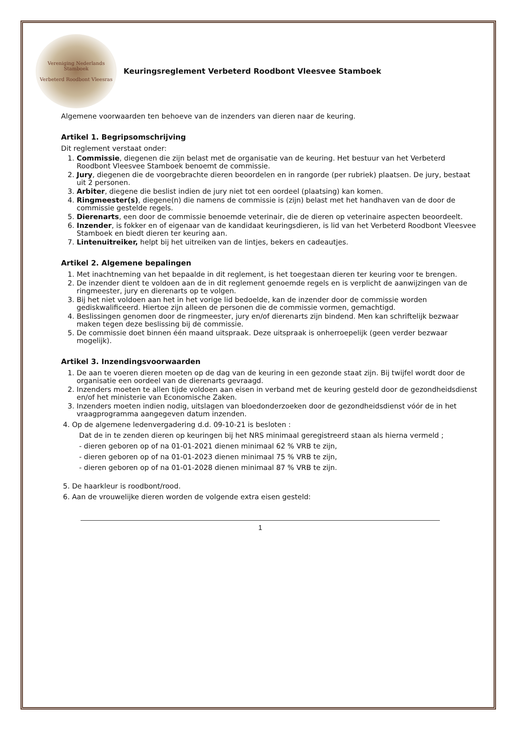Vereniging Nederlands Stamboek
Verbeterd Roodbont Vleesras
Keuringsreglement Verbeterd Roodbont Vleesvee Stamboek
Algemene voorwaarden ten behoeve van de inzenders van dieren naar de keuring.
Artikel 1. Begripsomschrijving
Dit reglement verstaat onder:
1. Commissie, diegenen die zijn belast met de organisatie van de keuring. Het bestuur van het Verbeterd Roodbont Vleesvee Stamboek benoemt de commissie.
2. Jury, diegenen die de voorgebrachte dieren beoordelen en in rangorde (per rubriek) plaatsen. De jury, bestaat uit 2 personen.
3. Arbiter, diegene die beslist indien de jury niet tot een oordeel (plaatsing) kan komen.
4. Ringmeester(s), diegene(n) die namens de commissie is (zijn) belast met het handhaven van de door de commissie gestelde regels.
5. Dierenarts, een door de commissie benoemde veterinair, die de dieren op veterinaire aspecten beoordeelt.
6. Inzender, is fokker en of eigenaar van de kandidaat keuringsdieren, is lid van het Verbeterd Roodbont Vleesvee Stamboek en biedt dieren ter keuring aan.
7. Lintenuitreiker, helpt bij het uitreiken van de lintjes, bekers en cadeautjes.
Artikel 2. Algemene bepalingen
1. Met inachtneming van het bepaalde in dit reglement, is het toegestaan dieren ter keuring voor te brengen.
2. De inzender dient te voldoen aan de in dit reglement genoemde regels en is verplicht de aanwijzingen van de ringmeester, jury en dierenarts op te volgen.
3. Bij het niet voldoen aan het in het vorige lid bedoelde, kan de inzender door de commissie worden gediskwalificeerd. Hiertoe zijn alleen de personen die de commissie vormen, gemachtigd.
4. Beslissingen genomen door de ringmeester, jury en/of dierenarts zijn bindend. Men kan schriftelijk bezwaar maken tegen deze beslissing bij de commissie.
5. De commissie doet binnen één maand uitspraak. Deze uitspraak is onherroepelijk (geen verder bezwaar mogelijk).
Artikel 3. Inzendingsvoorwaarden
1. De aan te voeren dieren moeten op de dag van de keuring in een gezonde staat zijn. Bij twijfel wordt door de organisatie een oordeel van de dierenarts gevraagd.
2. Inzenders moeten te allen tijde voldoen aan eisen in verband met de keuring gesteld door de gezondheidsdienst en/of het ministerie van Economische Zaken.
3. Inzenders moeten indien nodig, uitslagen van bloedonderzoeken door de gezondheidsdienst vóór de in het vraagprogramma aangegeven datum inzenden.
4. Op de algemene ledenvergadering d.d. 09-10-21 is besloten :
Dat de in te zenden dieren op keuringen bij het NRS minimaal geregistreerd staan als hierna vermeld ;
- dieren geboren op of na 01-01-2021 dienen minimaal 62 % VRB te zijn,
- dieren geboren op of na 01-01-2023 dienen minimaal 75 % VRB te zijn,
- dieren geboren op of na 01-01-2028 dienen minimaal 87 % VRB te zijn.
5. De haarkleur is roodbont/rood.
6. Aan de vrouwelijke dieren worden de volgende extra eisen gesteld:
1